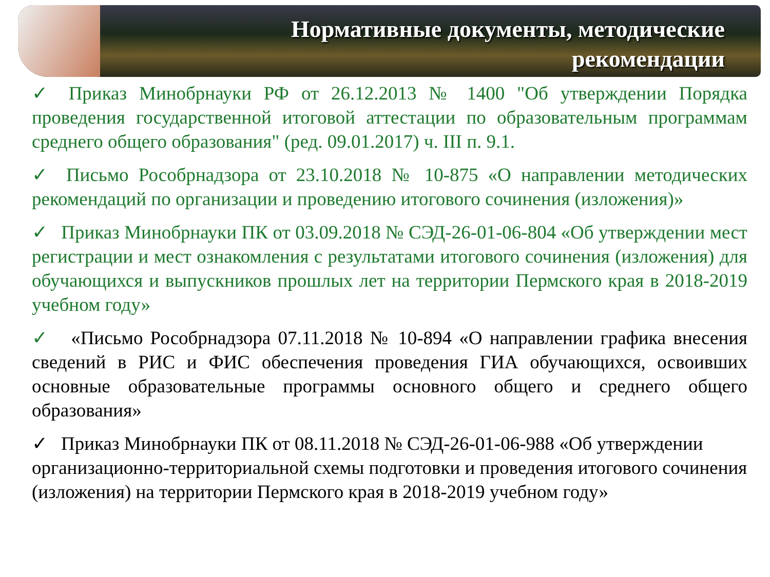Нормативные документы, методические
рекомендации
✓ Приказ Минобрнауки РФ от 26.12.2013 № 1400 "Об утверждении Порядка проведения государственной итоговой аттестации по образовательным программам среднего общего образования" (ред. 09.01.2017) ч. III п. 9.1.
✓ Письмо Рособрнадзора от 23.10.2018 № 10-875 «О направлении методических рекомендаций по организации и проведению итогового сочинения (изложения)»
✓ Приказ Минобрнауки ПК от 03.09.2018 № СЭД-26-01-06-804 «Об утверждении мест регистрации и мест ознакомления с результатами итогового сочинения (изложения) для обучающихся и выпускников прошлых лет на территории Пермского края в 2018-2019 учебном году»
✓ «Письмо Рособрнадзора 07.11.2018 № 10-894 «О направлении графика внесения сведений в РИС и ФИС обеспечения проведения ГИА обучающихся, освоивших основные образовательные программы основного общего и среднего общего образования»
✓ Приказ Минобрнауки ПК от 08.11.2018 № СЭД-26-01-06-988 «Об утверждении организационно-территориальной схемы подготовки и проведения итогового сочинения (изложения) на территории Пермского края в 2018-2019 учебном году»